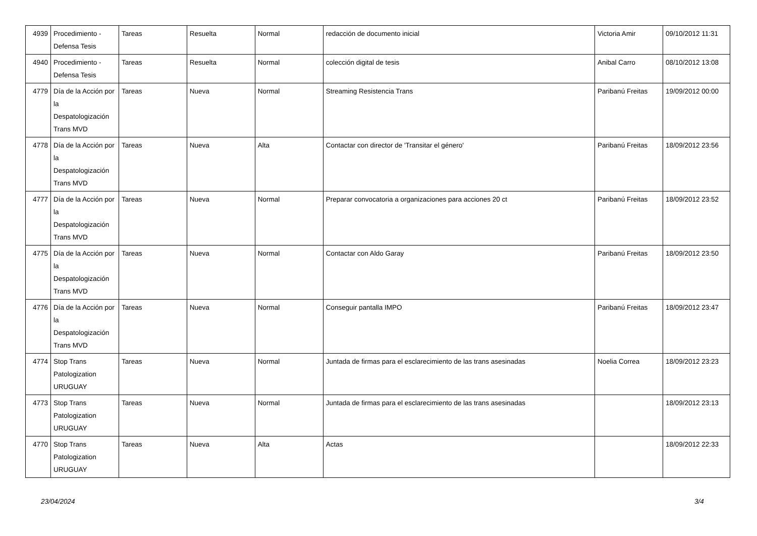| 4939 | Procedimiento - Defensa Tesis | Tareas | Resuelta | Normal | redacción de documento inicial | Victoria Amir | 09/10/2012 11:31 |
| 4940 | Procedimiento - Defensa Tesis | Tareas | Resuelta | Normal | colección digital de tesis | Anibal Carro | 08/10/2012 13:08 |
| 4779 | Día de la Acción por la Despatologización Trans MVD | Tareas | Nueva | Normal | Streaming Resistencia Trans | Paribanú Freitas | 19/09/2012 00:00 |
| 4778 | Día de la Acción por la Despatologización Trans MVD | Tareas | Nueva | Alta | Contactar con director de 'Transitar el género' | Paribanú Freitas | 18/09/2012 23:56 |
| 4777 | Día de la Acción por la Despatologización Trans MVD | Tareas | Nueva | Normal | Preparar convocatoria a organizaciones para acciones 20 ct | Paribanú Freitas | 18/09/2012 23:52 |
| 4775 | Día de la Acción por la Despatologización Trans MVD | Tareas | Nueva | Normal | Contactar con Aldo Garay | Paribanú Freitas | 18/09/2012 23:50 |
| 4776 | Día de la Acción por la Despatologización Trans MVD | Tareas | Nueva | Normal | Conseguir pantalla IMPO | Paribanú Freitas | 18/09/2012 23:47 |
| 4774 | Stop Trans Patologization URUGUAY | Tareas | Nueva | Normal | Juntada de firmas para el esclarecimiento de las trans asesinadas | Noelia Correa | 18/09/2012 23:23 |
| 4773 | Stop Trans Patologization URUGUAY | Tareas | Nueva | Normal | Juntada de firmas para el esclarecimiento de las trans asesinadas | | 18/09/2012 23:13 |
| 4770 | Stop Trans Patologization URUGUAY | Tareas | Nueva | Alta | Actas | | 18/09/2012 22:33 |
23/04/2024 3/4